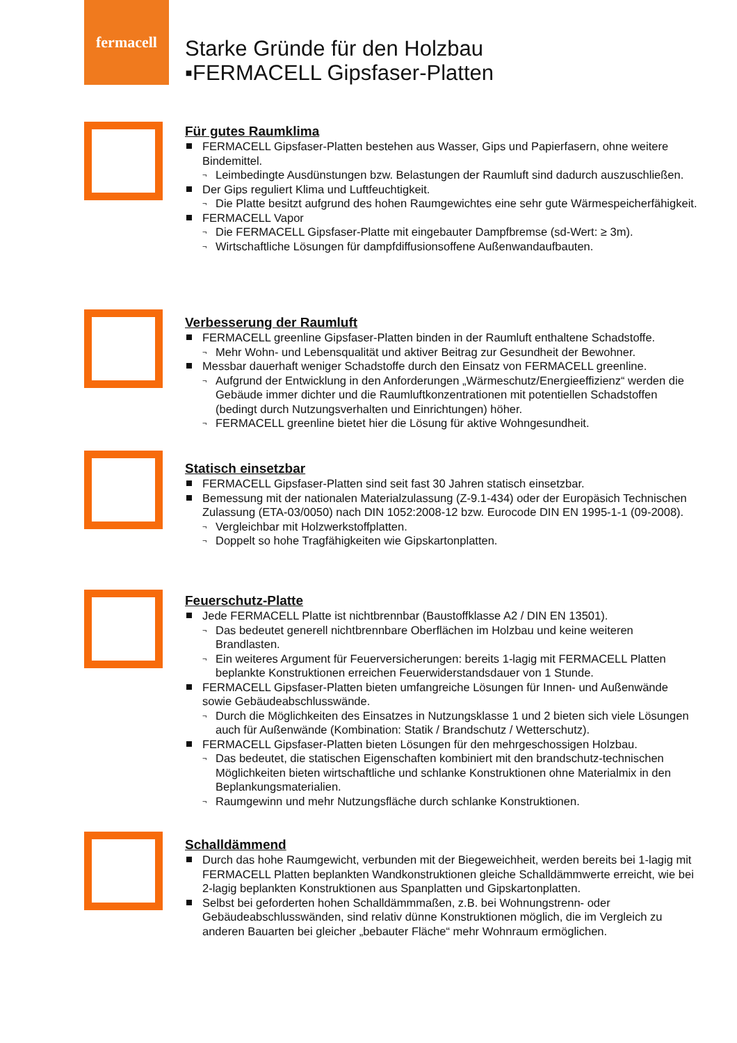fermacell
Starke Gründe für den Holzbau
▪FERMACELL Gipsfaser-Platten
Für gutes Raumklima
FERMACELL Gipsfaser-Platten bestehen aus Wasser, Gips und Papierfasern, ohne weitere Bindemittel.
¬ Leimbedingte Ausdünstungen bzw. Belastungen der Raumluft sind dadurch auszuschließen.
Der Gips reguliert Klima und Luftfeuchtigkeit.
¬ Die Platte besitzt aufgrund des hohen Raumgewichtes eine sehr gute Wärmespeicherfähigkeit.
FERMACELL Vapor
¬ Die FERMACELL Gipsfaser-Platte mit eingebauter Dampfbremse (sd-Wert: ≥ 3m).
¬ Wirtschaftliche Lösungen für dampfdiffusionsoffene Außenwandaufbauten.
Verbesserung der Raumluft
FERMACELL greenline Gipsfaser-Platten binden in der Raumluft enthaltene Schadstoffe.
¬ Mehr Wohn- und Lebensqualität und aktiver Beitrag zur Gesundheit der Bewohner.
Messbar dauerhaft weniger Schadstoffe durch den Einsatz von FERMACELL greenline.
¬ Aufgrund der Entwicklung in den Anforderungen „Wärmeschutz/Energieeffizienz“ werden die Gebäude immer dichter und die Raumluftkonzentrationen mit potentiellen Schadstoffen (bedingt durch Nutzungsverhalten und Einrichtungen) höher.
¬ FERMACELL greenline bietet hier die Lösung für aktive Wohngesundheit.
Statisch einsetzbar
FERMACELL Gipsfaser-Platten sind seit fast 30 Jahren statisch einsetzbar.
Bemessung mit der nationalen Materialzulassung (Z-9.1-434) oder der Europäsich Technischen Zulassung (ETA-03/0050) nach DIN 1052:2008-12 bzw. Eurocode DIN EN 1995-1-1 (09-2008).
¬ Vergleichbar mit Holzwerkstoffplatten.
¬ Doppelt so hohe Tragfähigkeiten wie Gipskartonplatten.
Feuerschutz-Platte
Jede FERMACELL Platte ist nichtbrennbar (Baustoffklasse A2 / DIN EN 13501).
¬ Das bedeutet generell nichtbrennbare Oberflächen im Holzbau und keine weiteren Brandlasten.
¬ Ein weiteres Argument für Feuerversicherungen: bereits 1-lagig mit FERMACELL Platten beplankte Konstruktionen erreichen Feuerwiderstandsdauer von 1 Stunde.
FERMACELL Gipsfaser-Platten bieten umfangreiche Lösungen für Innen- und Außenwände sowie Gebäudeabschlusswände.
¬ Durch die Möglichkeiten des Einsatzes in Nutzungsklasse 1 und 2 bieten sich viele Lösungen auch für Außenwände (Kombination: Statik / Brandschutz / Wetterschutz).
FERMACELL Gipsfaser-Platten bieten Lösungen für den mehrgeschossigen Holzbau.
¬ Das bedeutet, die statischen Eigenschaften kombiniert mit den brandschutz-technischen Möglichkeiten bieten wirtschaftliche und schlanke Konstruktionen ohne Materialmix in den Beplankungsmaterialien.
¬ Raumgewinn und mehr Nutzungsfläche durch schlanke Konstruktionen.
Schalldämmend
Durch das hohe Raumgewicht, verbunden mit der Biegeweichheit, werden bereits bei 1-lagig mit FERMACELL Platten beplankten Wandkonstruktionen gleiche Schalldämmwerte erreicht, wie bei 2-lagig beplankten Konstruktionen aus Spanplatten und Gipskartonplatten.
Selbst bei geforderten hohen Schalldämmmaßen, z.B. bei Wohnungstrenn- oder Gebäudeabschlusswänden, sind relativ dünne Konstruktionen möglich, die im Vergleich zu anderen Bauarten bei gleicher „bebauter Fläche“ mehr Wohnraum ermöglichen.